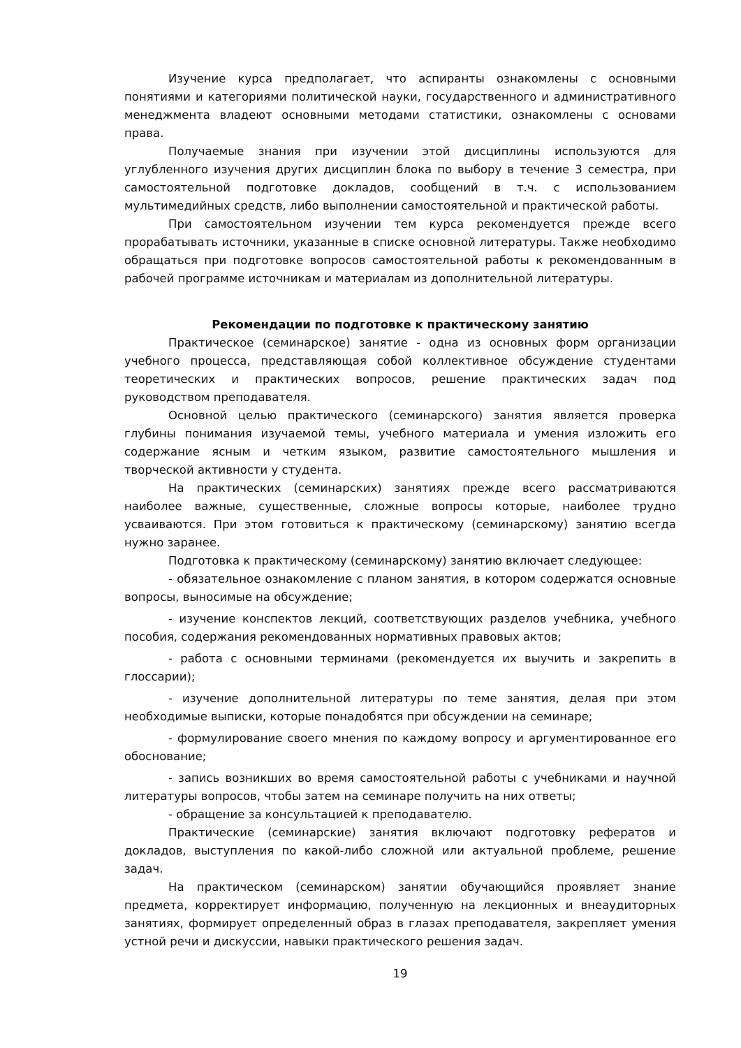Изучение курса предполагает, что аспиранты ознакомлены с основными понятиями и категориями политической науки, государственного и административного менеджмента владеют основными методами статистики, ознакомлены с основами права.
Получаемые знания при изучении этой дисциплины используются для углубленного изучения других дисциплин блока по выбору в течение 3 семестра, при самостоятельной подготовке докладов, сообщений в т.ч. с использованием мультимедийных средств, либо выполнении самостоятельной и практической работы.
При самостоятельном изучении тем курса рекомендуется прежде всего прорабатывать источники, указанные в списке основной литературы. Также необходимо обращаться при подготовке вопросов самостоятельной работы к рекомендованным в рабочей программе источникам и материалам из дополнительной литературы.
Рекомендации по подготовке к практическому занятию
Практическое (семинарское) занятие - одна из основных форм организации учебного процесса, представляющая собой коллективное обсуждение студентами теоретических и практических вопросов, решение практических задач под руководством преподавателя.
Основной целью практического (семинарского) занятия является проверка глубины понимания изучаемой темы, учебного материала и умения изложить его содержание ясным и четким языком, развитие самостоятельного мышления и творческой активности у студента.
На практических (семинарских) занятиях прежде всего рассматриваются наиболее важные, существенные, сложные вопросы которые, наиболее трудно усваиваются. При этом готовиться к практическому (семинарскому) занятию всегда нужно заранее.
Подготовка к практическому (семинарскому) занятию включает следующее:
- обязательное ознакомление с планом занятия, в котором содержатся основные вопросы, выносимые на обсуждение;
- изучение конспектов лекций, соответствующих разделов учебника, учебного пособия, содержания рекомендованных нормативных правовых актов;
- работа с основными терминами (рекомендуется их выучить и закрепить в глоссарии);
- изучение дополнительной литературы по теме занятия, делая при этом необходимые выписки, которые понадобятся при обсуждении на семинаре;
- формулирование своего мнения по каждому вопросу и аргументированное его обоснование;
- запись возникших во время самостоятельной работы с учебниками и научной литературы вопросов, чтобы затем на семинаре получить на них ответы;
- обращение за консультацией к преподавателю.
Практические (семинарские) занятия включают подготовку рефератов и докладов, выступления по какой-либо сложной или актуальной проблеме, решение задач.
На практическом (семинарском) занятии обучающийся проявляет знание предмета, корректирует информацию, полученную на лекционных и внеаудиторных занятиях, формирует определенный образ в глазах преподавателя, закрепляет умения устной речи и дискуссии, навыки практического решения задач.
19